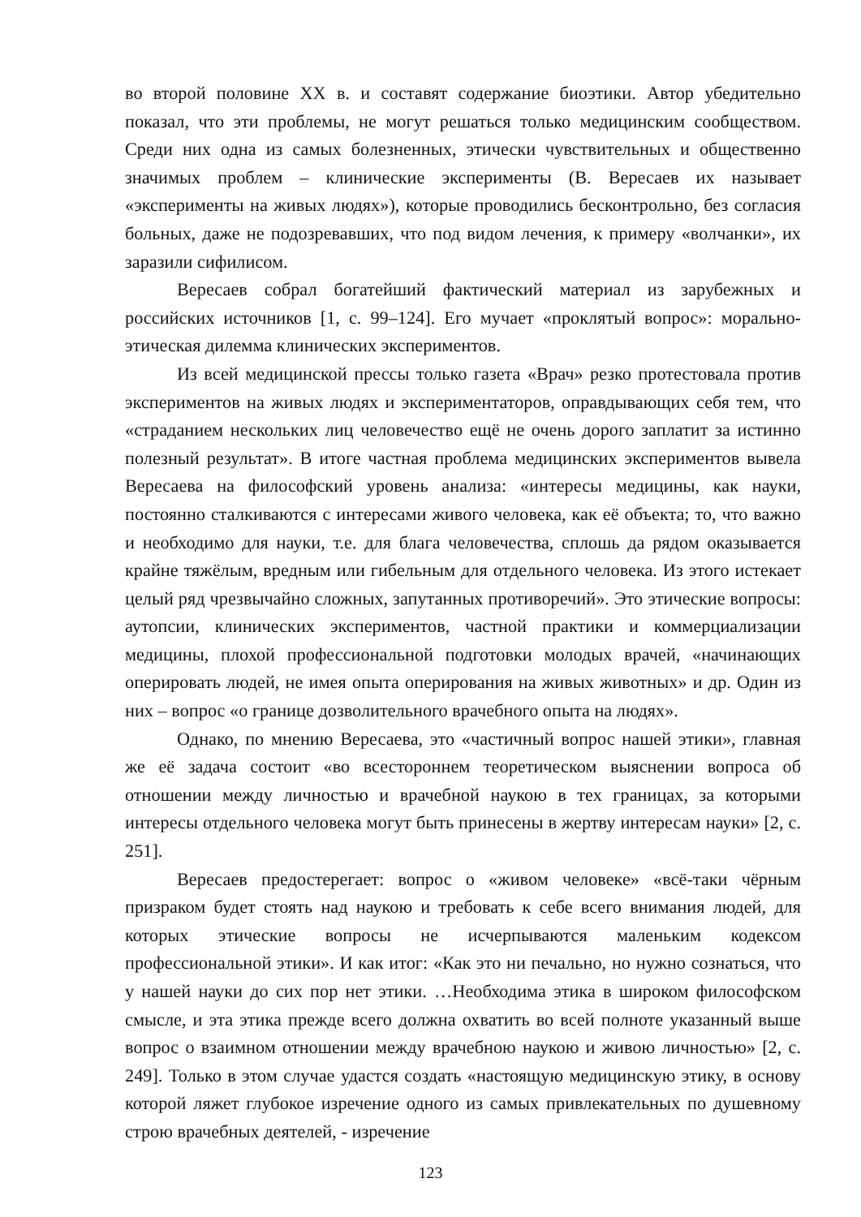во второй половине XX в. и составят содержание биоэтики. Автор убедительно показал, что эти проблемы, не могут решаться только медицинским сообществом. Среди них одна из самых болезненных, этически чувствительных и общественно значимых проблем – клинические эксперименты (В. Вересаев их называет «эксперименты на живых людях»), которые проводились бесконтрольно, без согласия больных, даже не подозревавших, что под видом лечения, к примеру «волчанки», их заразили сифилисом.
Вересаев собрал богатейший фактический материал из зарубежных и российских источников [1, с. 99–124]. Его мучает «проклятый вопрос»: морально-этическая дилемма клинических экспериментов.
Из всей медицинской прессы только газета «Врач» резко протестовала против экспериментов на живых людях и экспериментаторов, оправдывающих себя тем, что «страданием нескольких лиц человечество ещё не очень дорого заплатит за истинно полезный результат». В итоге частная проблема медицинских экспериментов вывела Вересаева на философский уровень анализа: «интересы медицины, как науки, постоянно сталкиваются с интересами живого человека, как её объекта; то, что важно и необходимо для науки, т.е. для блага человечества, сплошь да рядом оказывается крайне тяжёлым, вредным или гибельным для отдельного человека. Из этого истекает целый ряд чрезвычайно сложных, запутанных противоречий». Это этические вопросы: аутопсии, клинических экспериментов, частной практики и коммерциализации медицины, плохой профессиональной подготовки молодых врачей, «начинающих оперировать людей, не имея опыта оперирования на живых животных» и др. Один из них – вопрос «о границе дозволительного врачебного опыта на людях».
Однако, по мнению Вересаева, это «частичный вопрос нашей этики», главная же её задача состоит «во всестороннем теоретическом выяснении вопроса об отношении между личностью и врачебной наукою в тех границах, за которыми интересы отдельного человека могут быть принесены в жертву интересам науки» [2, с. 251].
Вересаев предостерегает: вопрос о «живом человеке» «всё-таки чёрным призраком будет стоять над наукою и требовать к себе всего внимания людей, для которых этические вопросы не исчерпываются маленьким кодексом профессиональной этики». И как итог: «Как это ни печально, но нужно сознаться, что у нашей науки до сих пор нет этики. …Необходима этика в широком философском смысле, и эта этика прежде всего должна охватить во всей полноте указанный выше вопрос о взаимном отношении между врачебною наукою и живою личностью» [2, с. 249]. Только в этом случае удастся создать «настоящую медицинскую этику, в основу которой ляжет глубокое изречение одного из самых привлекательных по душевному строю врачебных деятелей, - изречение
123